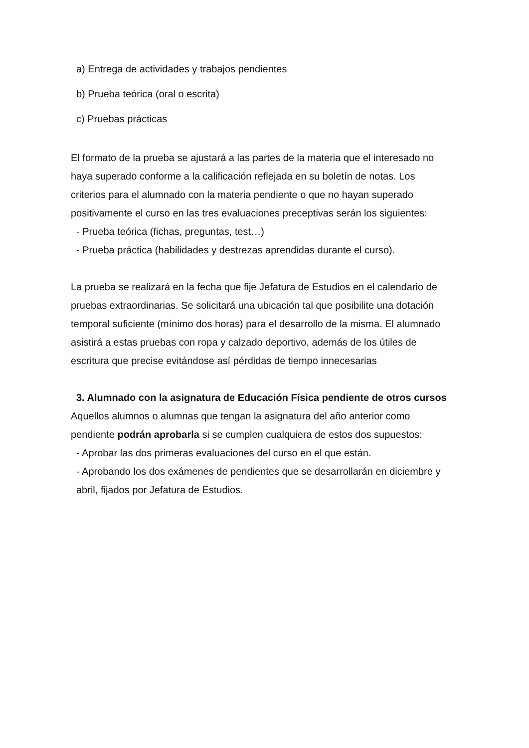a) Entrega de actividades y trabajos pendientes
b) Prueba teórica (oral o escrita)
c) Pruebas prácticas
El formato de la prueba se ajustará a las partes de la materia que el interesado no haya superado conforme a la calificación reflejada en su boletín de notas. Los criterios para el alumnado con la materia pendiente o que no hayan superado positivamente el curso en las tres evaluaciones preceptivas serán los siguientes:
- Prueba teórica (fichas, preguntas, test…)
- Prueba práctica (habilidades y destrezas aprendidas durante el curso).
La prueba se realizará en la fecha que fije Jefatura de Estudios en el calendario de pruebas extraordinarias. Se solicitará una ubicación tal que posibilite una dotación temporal suficiente (mínimo dos horas) para el desarrollo de la misma. El alumnado asistirá a estas pruebas con ropa y calzado deportivo, además de los útiles de escritura que precise evitándose así pérdidas de tiempo innecesarias
3. Alumnado con la asignatura de Educación Física pendiente de otros cursos
Aquellos alumnos o alumnas que tengan la asignatura del año anterior como pendiente podrán aprobarla si se cumplen cualquiera de estos dos supuestos:
- Aprobar las dos primeras evaluaciones del curso en el que están.
- Aprobando los dos exámenes de pendientes que se desarrollarán en diciembre y abril, fijados por Jefatura de Estudios.